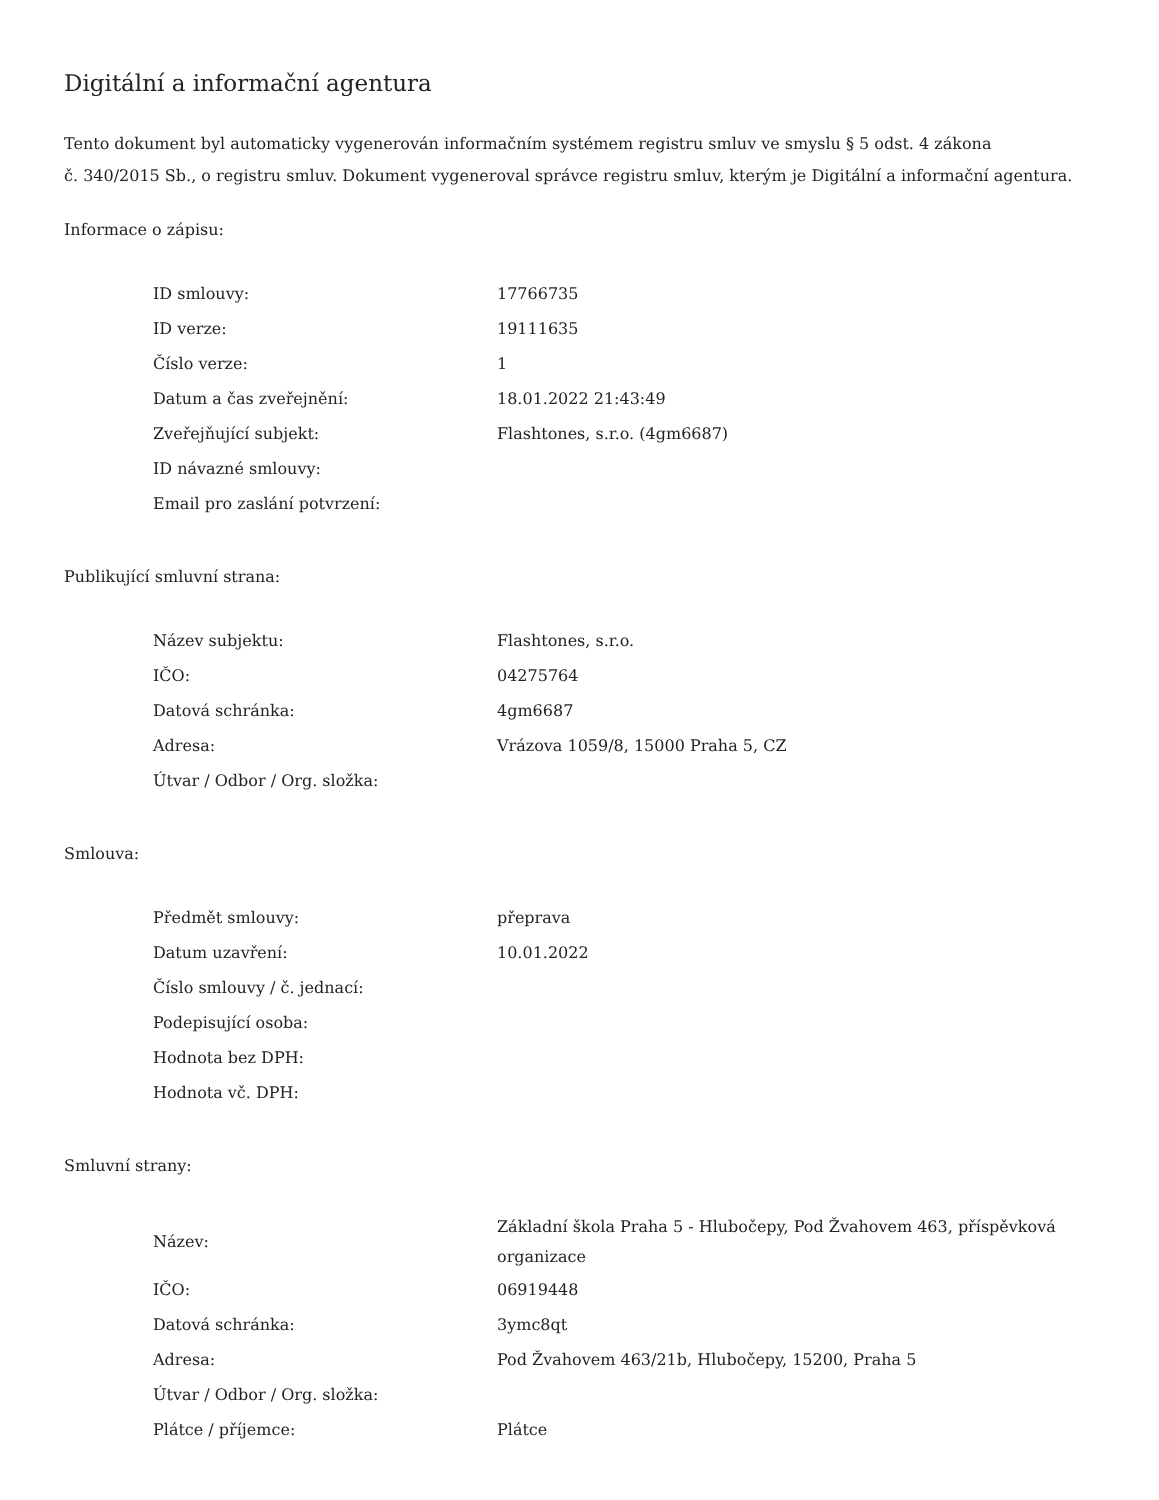Digitální a informační agentura
Tento dokument byl automaticky vygenerován informačním systémem registru smluv ve smyslu § 5 odst. 4 zákona
č. 340/2015 Sb., o registru smluv. Dokument vygeneroval správce registru smluv, kterým je Digitální a informační agentura.
Informace o zápisu:
| ID smlouvy: | 17766735 |
| ID verze: | 19111635 |
| Číslo verze: | 1 |
| Datum a čas zveřejnění: | 18.01.2022 21:43:49 |
| Zveřejňující subjekt: | Flashtones, s.r.o. (4gm6687) |
| ID návazné smlouvy: | |
| Email pro zaslání potvrzení: | |
Publikující smluvní strana:
| Název subjektu: | Flashtones, s.r.o. |
| IČO: | 04275764 |
| Datová schránka: | 4gm6687 |
| Adresa: | Vrázova 1059/8, 15000 Praha 5, CZ |
| Útvar / Odbor / Org. složka: | |
Smlouva:
| Předmět smlouvy: | přeprava |
| Datum uzavření: | 10.01.2022 |
| Číslo smlouvy / č. jednací: | |
| Podepisující osoba: | |
| Hodnota bez DPH: | |
| Hodnota vč. DPH: | |
Smluvní strany:
| Název: | Základní škola Praha 5 - Hlubočepy, Pod Žvahovem 463, příspěvková organizace |
| IČO: | 06919448 |
| Datová schránka: | 3ymc8qt |
| Adresa: | Pod Žvahovem 463/21b, Hlubočepy, 15200, Praha 5 |
| Útvar / Odbor / Org. složka: | |
| Plátce / příjemce: | Plátce |